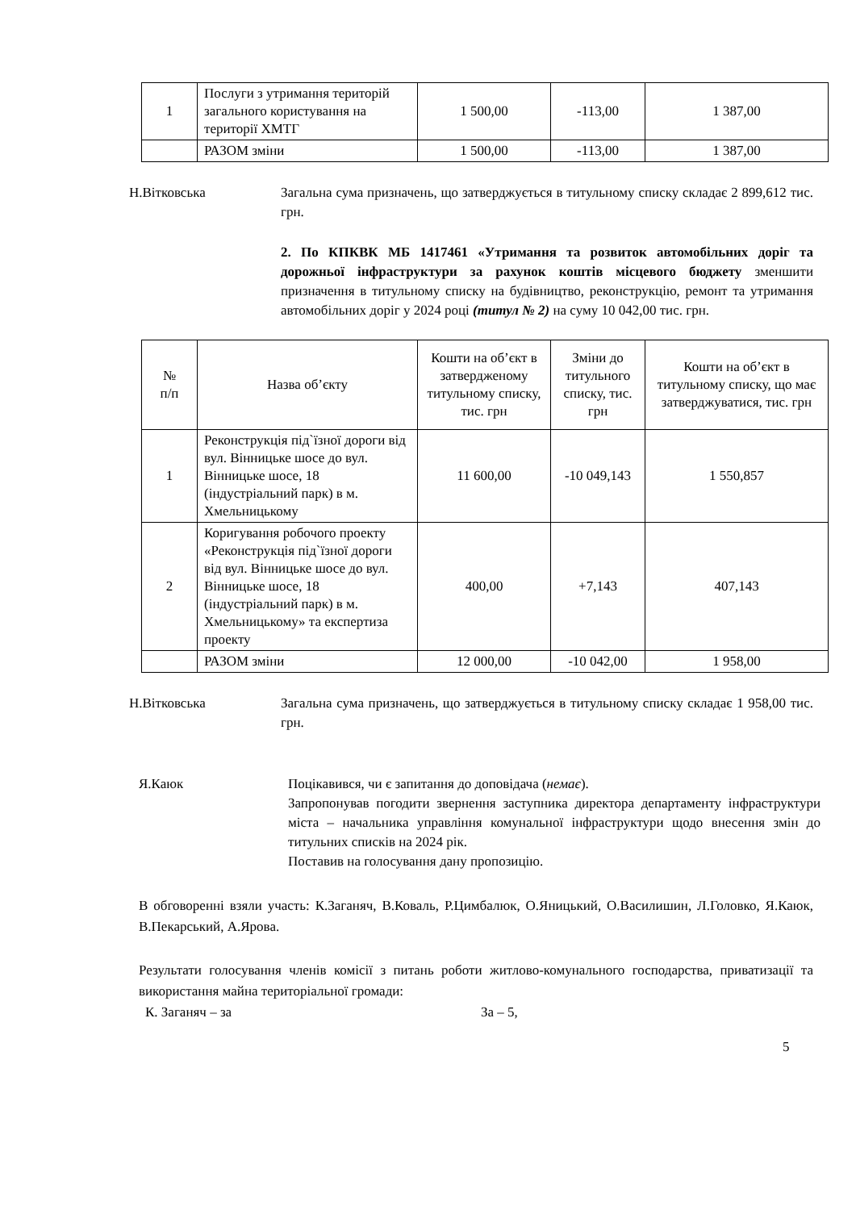| 1 | Послуги з утримання територій загального користування на території ХМТГ | 1 500,00 | -113,00 | 1 387,00 |
| | РАЗОМ зміни | 1 500,00 | -113,00 | 1 387,00 |
Н.Вітковська Загальна сума призначень, що затверджується в титульному списку складає 2 899,612 тис. грн.
2. По КПКВК МБ 1417461 «Утримання та розвиток автомобільних доріг та дорожньої інфраструктури за рахунок коштів місцевого бюджету зменшити призначення в титульному списку на будівництво, реконструкцію, ремонт та утримання автомобільних доріг у 2024 році (титул № 2) на суму 10 042,00 тис. грн.
| № п/п | Назва об’єкту | Кошти на об’єкт в затвердженому титульному списку, тис. грн | Зміни до титульного списку, тис. грн | Кошти на об’єкт в титульному списку, що має затверджуватися, тис. грн |
| --- | --- | --- | --- | --- |
| 1 | Реконструкція під`їзної дороги від вул. Вінницьке шосе до вул. Вінницьке шосе, 18 (індустріальний парк) в м. Хмельницькому | 11 600,00 | -10 049,143 | 1 550,857 |
| 2 | Коригування робочого проекту «Реконструкція під`їзної дороги від вул. Вінницьке шосе до вул. Вінницьке шосе, 18 (індустріальний парк) в м. Хмельницькому» та експертиза проекту | 400,00 | +7,143 | 407,143 |
| | РАЗОМ зміни | 12 000,00 | -10 042,00 | 1 958,00 |
Н.Вітковська Загальна сума призначень, що затверджується в титульному списку складає 1 958,00 тис. грн.
Я.Каюк Поцікавився, чи є запитання до доповідача (немає).
Запропонував погодити звернення заступника директора департаменту інфраструктури міста – начальника управління комунальної інфраструктури щодо внесення змін до титульних списків на 2024 рік.
Поставив на голосування дану пропозицію.
В обговоренні взяли участь: К.Заганяч, В.Коваль, Р.Цимбалюк, О.Яницький, О.Василишин, Л.Головко, Я.Каюк, В.Пекарський, А.Ярова.
Результати голосування членів комісії з питань роботи житлово-комунального господарства, приватизації та використання майна територіальної громади:
К. Заганяч – за За – 5,
5